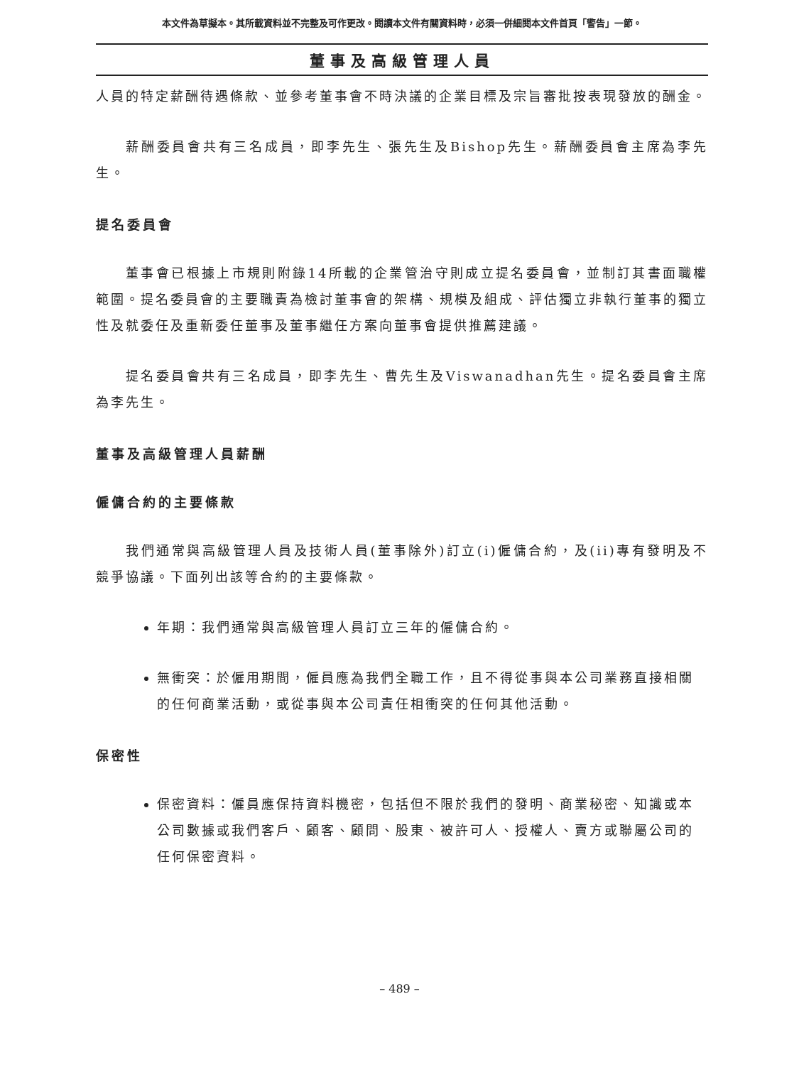本文件為草擬本。其所載資料並不完整及可作更改。閱讀本文件有關資料時，必須一併細閱本文件首頁「警告」一節。
董事及高級管理人員
人員的特定薪酬待遇條款、並參考董事會不時決議的企業目標及宗旨審批按表現發放的酬金。
薪酬委員會共有三名成員，即李先生、張先生及Bishop先生。薪酬委員會主席為李先生。
提名委員會
董事會已根據上市規則附錄14所載的企業管治守則成立提名委員會，並制訂其書面職權範圍。提名委員會的主要職責為檢討董事會的架構、規模及組成、評估獨立非執行董事的獨立性及就委任及重新委任董事及董事繼任方案向董事會提供推薦建議。
提名委員會共有三名成員，即李先生、曹先生及Viswanadhan先生。提名委員會主席為李先生。
董事及高級管理人員薪酬
僱傭合約的主要條款
我們通常與高級管理人員及技術人員(董事除外)訂立(i)僱傭合約，及(ii)專有發明及不競爭協議。下面列出該等合約的主要條款。
年期：我們通常與高級管理人員訂立三年的僱傭合約。
無衝突：於僱用期間，僱員應為我們全職工作，且不得從事與本公司業務直接相關的任何商業活動，或從事與本公司責任相衝突的任何其他活動。
保密性
保密資料：僱員應保持資料機密，包括但不限於我們的發明、商業秘密、知識或本公司數據或我們客戶、顧客、顧問、股東、被許可人、授權人、賣方或聯屬公司的任何保密資料。
– 489 –